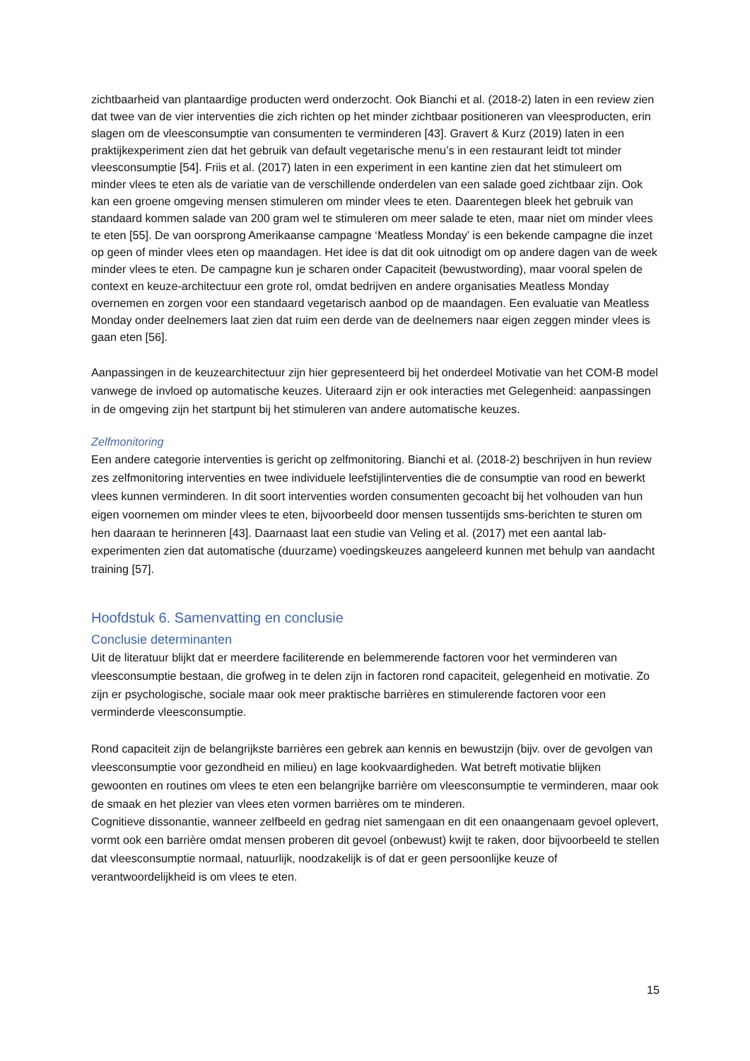zichtbaarheid van plantaardige producten werd onderzocht. Ook Bianchi et al. (2018-2) laten in een review zien dat twee van de vier interventies die zich richten op het minder zichtbaar positioneren van vleesproducten, erin slagen om de vleesconsumptie van consumenten te verminderen [43]. Gravert & Kurz (2019) laten in een praktijkexperiment zien dat het gebruik van default vegetarische menu’s in een restaurant leidt tot minder vleesconsumptie [54]. Friis et al. (2017) laten in een experiment in een kantine zien dat het stimuleert om minder vlees te eten als de variatie van de verschillende onderdelen van een salade goed zichtbaar zijn. Ook kan een groene omgeving mensen stimuleren om minder vlees te eten. Daarentegen bleek het gebruik van standaard kommen salade van 200 gram wel te stimuleren om meer salade te eten, maar niet om minder vlees te eten [55]. De van oorsprong Amerikaanse campagne ‘Meatless Monday’ is een bekende campagne die inzet op geen of minder vlees eten op maandagen. Het idee is dat dit ook uitnodigt om op andere dagen van de week minder vlees te eten. De campagne kun je scharen onder Capaciteit (bewustwording), maar vooral spelen de context en keuze-architectuur een grote rol, omdat bedrijven en andere organisaties Meatless Monday overnemen en zorgen voor een standaard vegetarisch aanbod op de maandagen. Een evaluatie van Meatless Monday onder deelnemers laat zien dat ruim een derde van de deelnemers naar eigen zeggen minder vlees is gaan eten [56].
Aanpassingen in de keuzearchitectuur zijn hier gepresenteerd bij het onderdeel Motivatie van het COM-B model vanwege de invloed op automatische keuzes. Uiteraard zijn er ook interacties met Gelegenheid: aanpassingen in de omgeving zijn het startpunt bij het stimuleren van andere automatische keuzes.
Zelfmonitoring
Een andere categorie interventies is gericht op zelfmonitoring. Bianchi et al. (2018-2) beschrijven in hun review zes zelfmonitoring interventies en twee individuele leefstijlinterventies die de consumptie van rood en bewerkt vlees kunnen verminderen. In dit soort interventies worden consumenten gecoacht bij het volhouden van hun eigen voornemen om minder vlees te eten, bijvoorbeeld door mensen tussentijds sms-berichten te sturen om hen daaraan te herinneren [43]. Daarnaast laat een studie van Veling et al. (2017) met een aantal lab-experimenten zien dat automatische (duurzame) voedingskeuzes aangeleerd kunnen met behulp van aandacht training [57].
Hoofdstuk 6. Samenvatting en conclusie
Conclusie determinanten
Uit de literatuur blijkt dat er meerdere faciliterende en belemmerende factoren voor het verminderen van vleesconsumptie bestaan, die grofweg in te delen zijn in factoren rond capaciteit, gelegenheid en motivatie. Zo zijn er psychologische, sociale maar ook meer praktische barrières en stimulerende factoren voor een verminderde vleesconsumptie.
Rond capaciteit zijn de belangrijkste barrières een gebrek aan kennis en bewustzijn (bijv. over de gevolgen van vleesconsumptie voor gezondheid en milieu) en lage kookvaardigheden. Wat betreft motivatie blijken gewoonten en routines om vlees te eten een belangrijke barrière om vleesconsumptie te verminderen, maar ook de smaak en het plezier van vlees eten vormen barrières om te minderen.
Cognitieve dissonantie, wanneer zelfbeeld en gedrag niet samengaan en dit een onaangenaam gevoel oplevert, vormt ook een barrière omdat mensen proberen dit gevoel (onbewust) kwijt te raken, door bijvoorbeeld te stellen dat vleesconsumptie normaal, natuurlijk, noodzakelijk is of dat er geen persoonlijke keuze of verantwoordelijkheid is om vlees te eten.
15